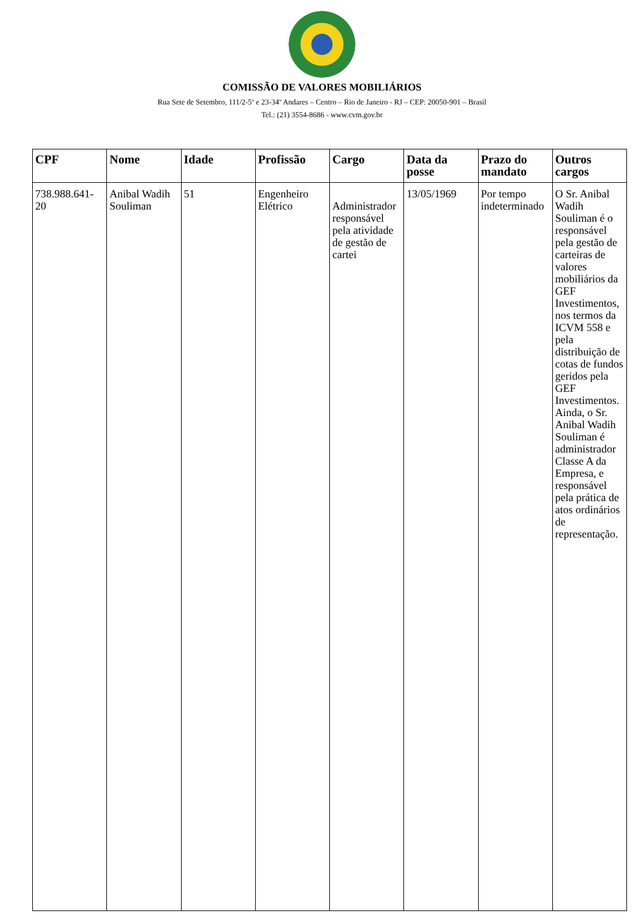COMISSÃO DE VALORES MOBILIÁRIOS
Rua Sete de Setembro, 111/2-5º e 23-34º Andares – Centro – Rio de Janeiro - RJ – CEP: 20050-901 – Brasil
Tel.: (21) 3554-8686 - www.cvm.gov.br
| CPF | Nome | Idade | Profissão | Cargo | Data da posse | Prazo do mandato | Outros cargos |
| --- | --- | --- | --- | --- | --- | --- | --- |
| 738.988.641-20 | Anibal Wadih Souliman | 51 | Engenheiro Elétrico | Administrador responsável pela atividade de gestão de cartei | 13/05/1969 | Por tempo indeterminado | O Sr. Anibal Wadih Souliman é o responsável pela gestão de carteiras de valores mobiliários da GEF Investimentos, nos termos da ICVM 558 e pela distribuição de cotas de fundos geridos pela GEF Investimentos. Ainda, o Sr. Anibal Wadih Souliman é administrador Classe A da Empresa, e responsável pela prática de atos ordinários de representação. |